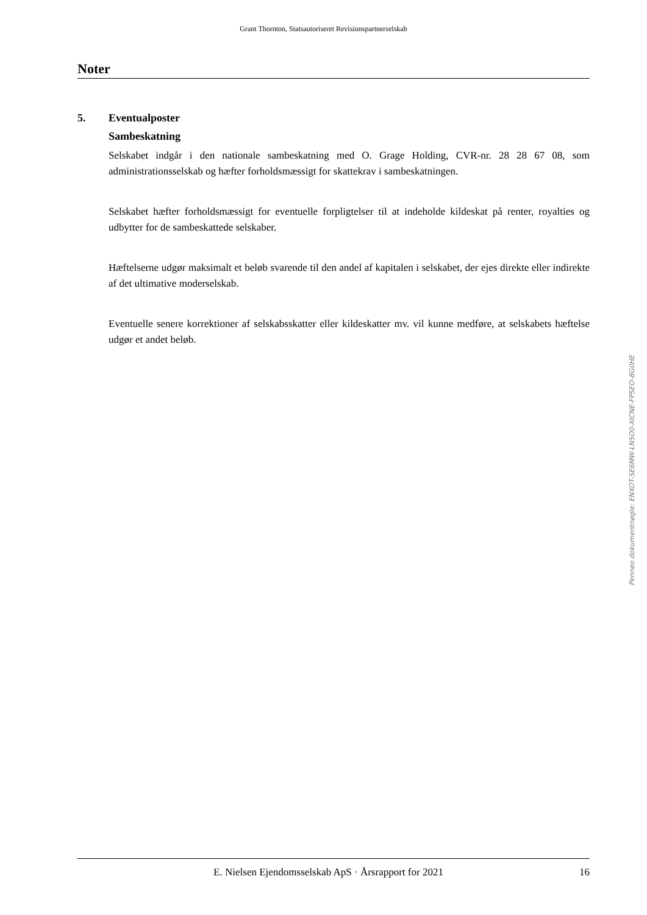Grant Thornton, Statsautoriseret Revisionspartnerselskab
Noter
5. Eventualposter
Sambeskatning
Selskabet indgår i den nationale sambeskatning med O. Grage Holding, CVR-nr. 28 28 67 08, som administrationsselskab og hæfter forholdsmæssigt for skattekrav i sambeskatningen.
Selskabet hæfter forholdsmæssigt for eventuelle forpligtelser til at indeholde kildeskat på renter, royalties og udbytter for de sambeskattede selskaber.
Hæftelserne udgør maksimalt et beløb svarende til den andel af kapitalen i selskabet, der ejes direkte eller indirekte af det ultimative moderselskab.
Eventuelle senere korrektioner af selskabsskatter eller kildeskatter mv. vil kunne medføre, at selskabets hæftelse udgør et andet beløb.
Penneo dokumentnøgle: ENXOT-SE6MW-LN5O0-XICNE-FPSEO-8G0HE
E. Nielsen Ejendomsselskab ApS · Årsrapport for 2021 16